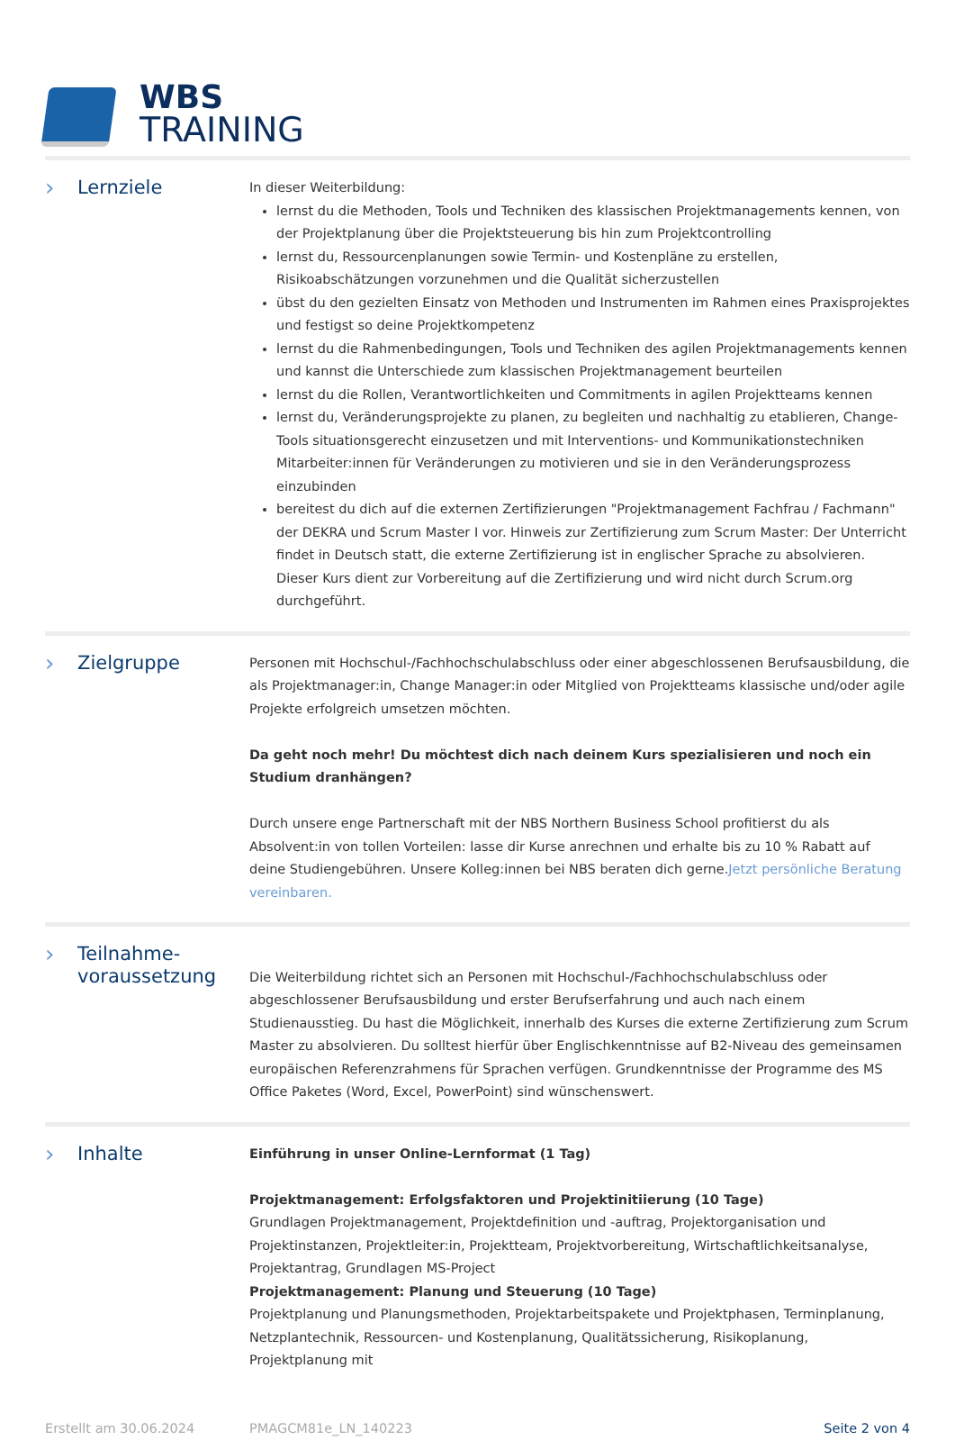WBS
TRAINING
› Lernziele
In dieser Weiterbildung:
lernst du die Methoden, Tools und Techniken des klassischen Projektmanagements kennen, von der Projektplanung über die Projektsteuerung bis hin zum Projektcontrolling
lernst du, Ressourcenplanungen sowie Termin- und Kostenpläne zu erstellen, Risikoabschätzungen vorzunehmen und die Qualität sicherzustellen
übst du den gezielten Einsatz von Methoden und Instrumenten im Rahmen eines Praxisprojektes und festigst so deine Projektkompetenz
lernst du die Rahmenbedingungen, Tools und Techniken des agilen Projektmanagements kennen und kannst die Unterschiede zum klassischen Projektmanagement beurteilen
lernst du die Rollen, Verantwortlichkeiten und Commitments in agilen Projektteams kennen
lernst du, Veränderungsprojekte zu planen, zu begleiten und nachhaltig zu etablieren, Change-Tools situationsgerecht einzusetzen und mit Interventions- und Kommunikationstechniken Mitarbeiter:innen für Veränderungen zu motivieren und sie in den Veränderungsprozess einzubinden
bereitest du dich auf die externen Zertifizierungen "Projektmanagement Fachfrau / Fachmann" der DEKRA und Scrum Master I vor. Hinweis zur Zertifizierung zum Scrum Master: Der Unterricht findet in Deutsch statt, die externe Zertifizierung ist in englischer Sprache zu absolvieren. Dieser Kurs dient zur Vorbereitung auf die Zertifizierung und wird nicht durch Scrum.org durchgeführt.
› Zielgruppe
Personen mit Hochschul-/Fachhochschulabschluss oder einer abgeschlossenen Berufsausbildung, die als Projektmanager:in, Change Manager:in oder Mitglied von Projektteams klassische und/oder agile Projekte erfolgreich umsetzen möchten.
Da geht noch mehr! Du möchtest dich nach deinem Kurs spezialisieren und noch ein Studium dranhängen?
Durch unsere enge Partnerschaft mit der NBS Northern Business School profitierst du als Absolvent:in von tollen Vorteilen: lasse dir Kurse anrechnen und erhalte bis zu 10 % Rabatt auf deine Studiengebühren. Unsere Kolleg:innen bei NBS beraten dich gerne.Jetzt persönliche Beratung vereinbaren.
› Teilnahme-
voraussetzung
Die Weiterbildung richtet sich an Personen mit Hochschul-/Fachhochschulabschluss oder abgeschlossener Berufsausbildung und erster Berufserfahrung und auch nach einem Studienausstieg. Du hast die Möglichkeit, innerhalb des Kurses die externe Zertifizierung zum Scrum Master zu absolvieren. Du solltest hierfür über Englischkenntnisse auf B2-Niveau des gemeinsamen europäischen Referenzrahmens für Sprachen verfügen. Grundkenntnisse der Programme des MS Office Paketes (Word, Excel, PowerPoint) sind wünschenswert.
› Inhalte
Einführung in unser Online-Lernformat (1 Tag)
Projektmanagement: Erfolgsfaktoren und Projektinitiierung (10 Tage)
Grundlagen Projektmanagement, Projektdefinition und -auftrag, Projektorganisation und Projektinstanzen, Projektleiter:in, Projektteam, Projektvorbereitung, Wirtschaftlichkeitsanalyse, Projektantrag, Grundlagen MS-Project
Projektmanagement: Planung und Steuerung (10 Tage)
Projektplanung und Planungsmethoden, Projektarbeitspakete und Projektphasen, Terminplanung, Netzplantechnik, Ressourcen- und Kostenplanung, Qualitätssicherung, Risikoplanung, Projektplanung mit
Erstellt am 30.06.2024 PMAGCM81e_LN_140223 Seite 2 von 4